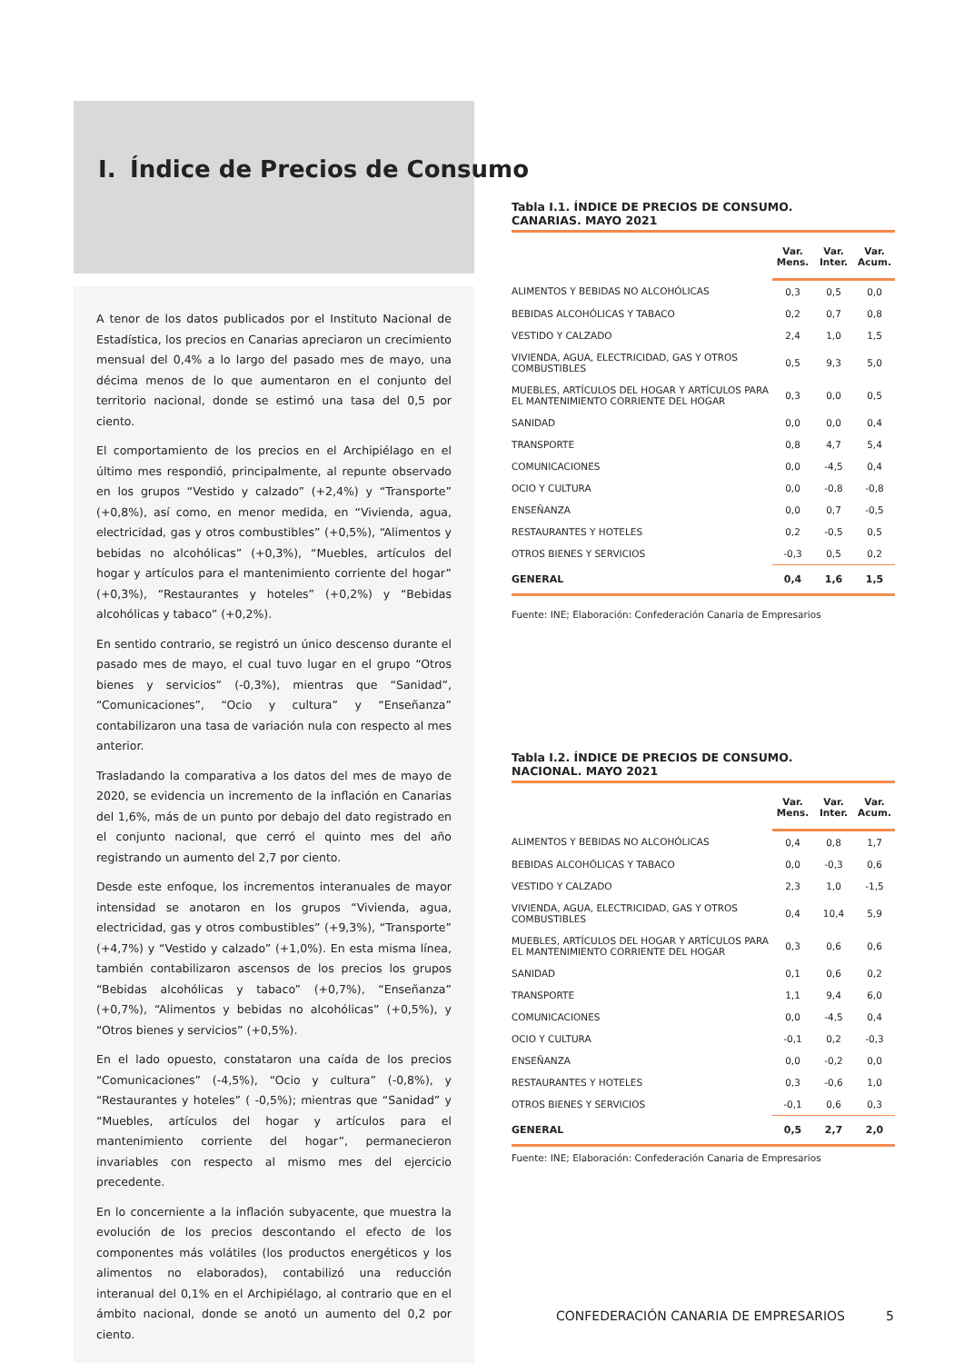I. Índice de Precios de Consumo
A tenor de los datos publicados por el Instituto Nacional de Estadística, los precios en Canarias apreciaron un crecimiento mensual del 0,4% a lo largo del pasado mes de mayo, una décima menos de lo que aumentaron en el conjunto del territorio nacional, donde se estimó una tasa del 0,5 por ciento.
El comportamiento de los precios en el Archipiélago en el último mes respondió, principalmente, al repunte observado en los grupos “Vestido y calzado” (+2,4%) y “Transporte” (+0,8%), así como, en menor medida, en “Vivienda, agua, electricidad, gas y otros combustibles” (+0,5%), “Alimentos y bebidas no alcohólicas” (+0,3%), “Muebles, artículos del hogar y artículos para el mantenimiento corriente del hogar” (+0,3%), “Restaurantes y hoteles” (+0,2%) y “Bebidas alcohólicas y tabaco” (+0,2%).
En sentido contrario, se registró un único descenso durante el pasado mes de mayo, el cual tuvo lugar en el grupo “Otros bienes y servicios” (-0,3%), mientras que “Sanidad”, “Comunicaciones”, “Ocio y cultura” y “Enseñanza” contabilizaron una tasa de variación nula con respecto al mes anterior.
Trasladando la comparativa a los datos del mes de mayo de 2020, se evidencia un incremento de la inflación en Canarias del 1,6%, más de un punto por debajo del dato registrado en el conjunto nacional, que cerró el quinto mes del año registrando un aumento del 2,7 por ciento.
Desde este enfoque, los incrementos interanuales de mayor intensidad se anotaron en los grupos “Vivienda, agua, electricidad, gas y otros combustibles” (+9,3%), “Transporte” (+4,7%) y “Vestido y calzado” (+1,0%). En esta misma línea, también contabilizaron ascensos de los precios los grupos “Bebidas alcohólicas y tabaco” (+0,7%), “Enseñanza” (+0,7%), “Alimentos y bebidas no alcohólicas” (+0,5%), y “Otros bienes y servicios” (+0,5%).
En el lado opuesto, constataron una caída de los precios “Comunicaciones” (-4,5%), “Ocio y cultura” (-0,8%), y “Restaurantes y hoteles” ( -0,5%); mientras que “Sanidad” y “Muebles, artículos del hogar y artículos para el mantenimiento corriente del hogar”, permanecieron invariables con respecto al mismo mes del ejercicio precedente.
En lo concerniente a la inflación subyacente, que muestra la evolución de los precios descontando el efecto de los componentes más volátiles (los productos energéticos y los alimentos no elaborados), contabilizó una reducción interanual del 0,1% en el Archipiélago, al contrario que en el ámbito nacional, donde se anotó un aumento del 0,2 por ciento.
Tabla I.1. ÍNDICE DE PRECIOS DE CONSUMO.
CANARIAS. MAYO 2021
| | Var. Mens. | Var. Inter. | Var. Acum. |
| --- | --- | --- | --- |
| ALIMENTOS Y BEBIDAS NO ALCOHÓLICAS | 0,3 | 0,5 | 0,0 |
| BEBIDAS ALCOHÓLICAS Y TABACO | 0,2 | 0,7 | 0,8 |
| VESTIDO Y CALZADO | 2,4 | 1,0 | 1,5 |
| VIVIENDA, AGUA, ELECTRICIDAD, GAS Y OTROS COMBUSTIBLES | 0,5 | 9,3 | 5,0 |
| MUEBLES, ARTÍCULOS DEL HOGAR Y ARTÍCULOS PARA EL MANTENIMIENTO CORRIENTE DEL HOGAR | 0,3 | 0,0 | 0,5 |
| SANIDAD | 0,0 | 0,0 | 0,4 |
| TRANSPORTE | 0,8 | 4,7 | 5,4 |
| COMUNICACIONES | 0,0 | -4,5 | 0,4 |
| OCIO Y CULTURA | 0,0 | -0,8 | -0,8 |
| ENSEÑANZA | 0,0 | 0,7 | -0,5 |
| RESTAURANTES Y HOTELES | 0,2 | -0,5 | 0,5 |
| OTROS BIENES Y SERVICIOS | -0,3 | 0,5 | 0,2 |
| GENERAL | 0,4 | 1,6 | 1,5 |
Fuente: INE; Elaboración: Confederación Canaria de Empresarios
Tabla I.2. ÍNDICE DE PRECIOS DE CONSUMO.
NACIONAL. MAYO 2021
| | Var. Mens. | Var. Inter. | Var. Acum. |
| --- | --- | --- | --- |
| ALIMENTOS Y BEBIDAS NO ALCOHÓLICAS | 0,4 | 0,8 | 1,7 |
| BEBIDAS ALCOHÓLICAS Y TABACO | 0,0 | -0,3 | 0,6 |
| VESTIDO Y CALZADO | 2,3 | 1,0 | -1,5 |
| VIVIENDA, AGUA, ELECTRICIDAD, GAS Y OTROS COMBUSTIBLES | 0,4 | 10,4 | 5,9 |
| MUEBLES, ARTÍCULOS DEL HOGAR Y ARTÍCULOS PARA EL MANTENIMIENTO CORRIENTE DEL HOGAR | 0,3 | 0,6 | 0,6 |
| SANIDAD | 0,1 | 0,6 | 0,2 |
| TRANSPORTE | 1,1 | 9,4 | 6,0 |
| COMUNICACIONES | 0,0 | -4,5 | 0,4 |
| OCIO Y CULTURA | -0,1 | 0,2 | -0,3 |
| ENSEÑANZA | 0,0 | -0,2 | 0,0 |
| RESTAURANTES Y HOTELES | 0,3 | -0,6 | 1,0 |
| OTROS BIENES Y SERVICIOS | -0,1 | 0,6 | 0,3 |
| GENERAL | 0,5 | 2,7 | 2,0 |
Fuente: INE; Elaboración: Confederación Canaria de Empresarios
CONFEDERACIÓN CANARIA DE EMPRESARIOS
5